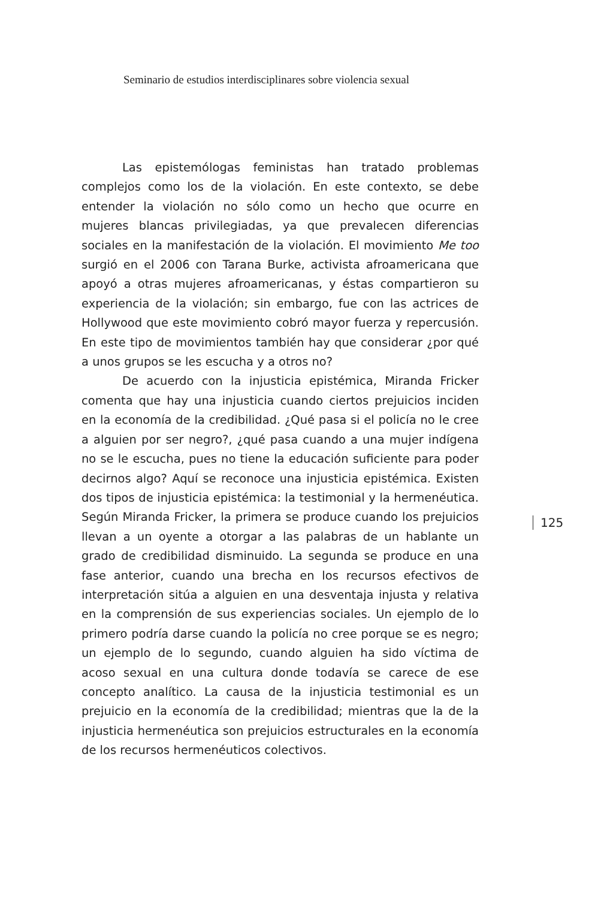Seminario de estudios interdisciplinares sobre violencia sexual
Las epistemólogas feministas han tratado problemas complejos como los de la violación. En este contexto, se debe entender la violación no sólo como un hecho que ocurre en mujeres blancas privilegiadas, ya que prevalecen diferencias sociales en la manifestación de la violación. El movimiento Me too surgió en el 2006 con Tarana Burke, activista afroamericana que apoyó a otras mujeres afroamericanas, y éstas compartieron su experiencia de la violación; sin embargo, fue con las actrices de Hollywood que este movimiento cobró mayor fuerza y repercusión. En este tipo de movimientos también hay que considerar ¿por qué a unos grupos se les escucha y a otros no?
De acuerdo con la injusticia epistémica, Miranda Fricker comenta que hay una injusticia cuando ciertos prejuicios inciden en la economía de la credibilidad. ¿Qué pasa si el policía no le cree a alguien por ser negro?, ¿qué pasa cuando a una mujer indígena no se le escucha, pues no tiene la educación suficiente para poder decirnos algo? Aquí se reconoce una injusticia epistémica. Existen dos tipos de injusticia epistémica: la testimonial y la hermenéutica. Según Miranda Fricker, la primera se produce cuando los prejuicios llevan a un oyente a otorgar a las palabras de un hablante un grado de credibilidad disminuido. La segunda se produce en una fase anterior, cuando una brecha en los recursos efectivos de interpretación sitúa a alguien en una desventaja injusta y relativa en la comprensión de sus experiencias sociales. Un ejemplo de lo primero podría darse cuando la policía no cree porque se es negro; un ejemplo de lo segundo, cuando alguien ha sido víctima de acoso sexual en una cultura donde todavía se carece de ese concepto analítico. La causa de la injusticia testimonial es un prejuicio en la economía de la credibilidad; mientras que la de la injusticia hermenéutica son prejuicios estructurales en la economía de los recursos hermenéuticos colectivos.
125